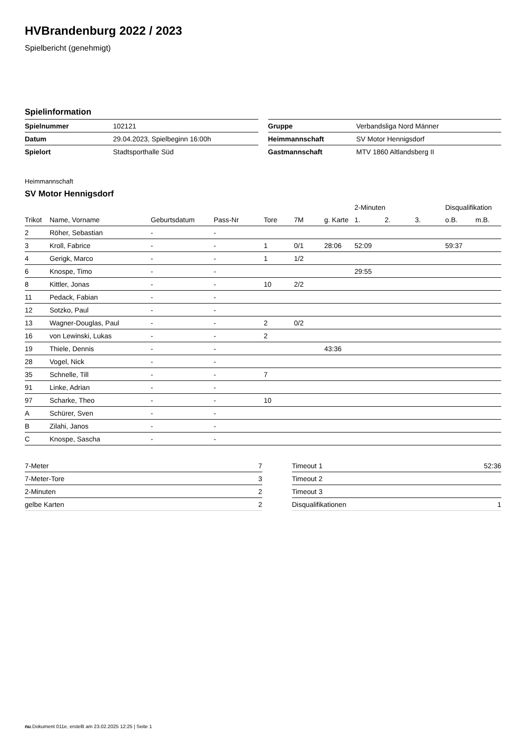HVBrandenburg 2022 / 2023
Spielbericht (genehmigt)
Spielinformation
| Spielnummer | 102121 |
| Datum | 29.04.2023, Spielbeginn 16:00h |
| Spielort | Stadtsporthalle Süd |
| Gruppe | Verbandsliga Nord Männer |
| Heimmannschaft | SV Motor Hennigsdorf |
| Gastmannschaft | MTV 1860 Altlandsberg II |
Heimmannschaft
SV Motor Hennigsdorf
| | | | | | | | 2-Minuten | | | Disqualifikation | |
| --- | --- | --- | --- | --- | --- | --- | --- | --- | --- | --- | --- |
| Trikot | Name, Vorname | Geburtsdatum | Pass-Nr | Tore | 7M | g. Karte | 1. | 2. | 3. | o.B. | m.B. |
| 2 | Röher, Sebastian | - | - | | | | | | | | |
| 3 | Kroll, Fabrice | - | - | 1 | 0/1 | 28:06 | 52:09 | | | 59:37 | |
| 4 | Gerigk, Marco | - | - | 1 | 1/2 | | | | | | |
| 6 | Knospe, Timo | - | - | | | | 29:55 | | | | |
| 8 | Kittler, Jonas | - | - | 10 | 2/2 | | | | | | |
| 11 | Pedack, Fabian | - | - | | | | | | | | |
| 12 | Sotzko, Paul | - | - | | | | | | | | |
| 13 | Wagner-Douglas, Paul | - | - | 2 | 0/2 | | | | | | |
| 16 | von Lewinski, Lukas | - | - | 2 | | | | | | | |
| 19 | Thiele, Dennis | - | - | | | 43:36 | | | | | |
| 28 | Vogel, Nick | - | - | | | | | | | | |
| 35 | Schnelle, Till | - | - | 7 | | | | | | | |
| 91 | Linke, Adrian | - | - | | | | | | | | |
| 97 | Scharke, Theo | - | - | 10 | | | | | | | |
| A | Schürer, Sven | - | - | | | | | | | | |
| B | Zilahi, Janos | - | - | | | | | | | | |
| C | Knospe, Sascha | - | - | | | | | | | | |
| 7-Meter | 7 |
| 7-Meter-Tore | 3 |
| 2-Minuten | 2 |
| gelbe Karten | 2 |
| Timeout 1 | 52:36 |
| Timeout 2 | |
| Timeout 3 | |
| Disqualifikationen | 1 |
nu.Dokument 011e, erstellt am 23.02.2025 12:25 | Seite 1